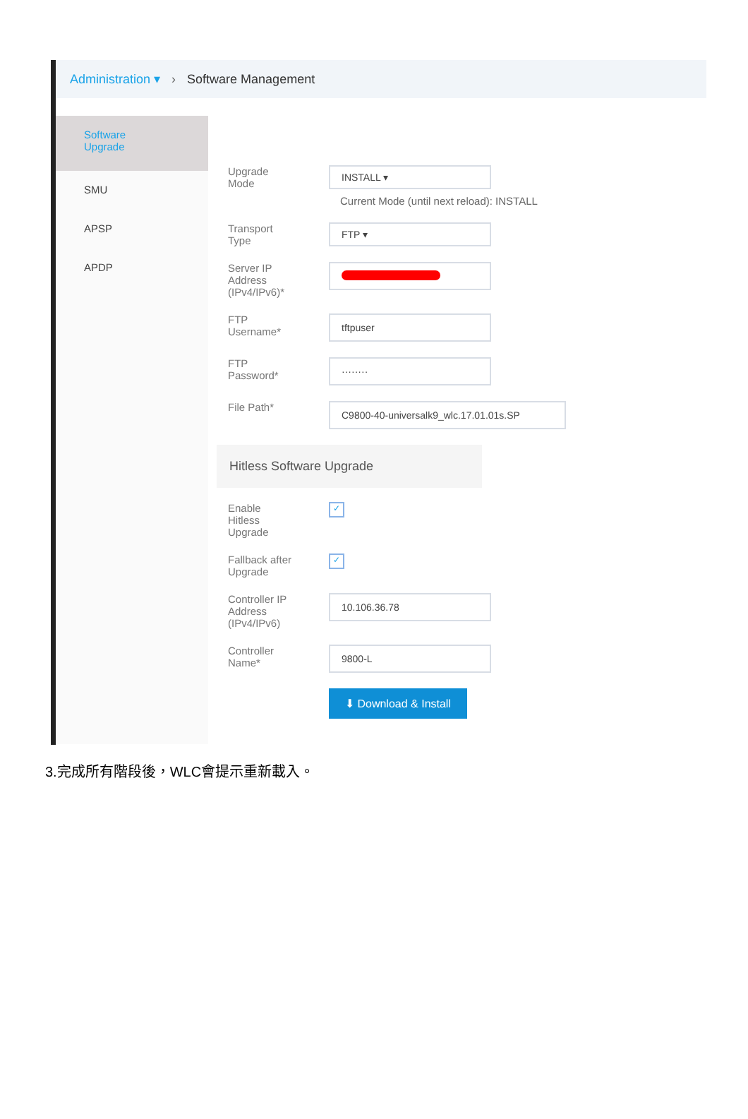Administration ▾ › Software Management
Software
Upgrade
SMU
APSP
APDP
Upgrade
Mode
INSTALL ▾
Current Mode (until next reload): INSTALL
Transport
Type
FTP ▾
Server IP
Address
(IPv4/IPv6)*
FTP
Username*
tftpuser
FTP
Password*
········
File Path*
C9800-40-universalk9_wlc.17.01.01s.SP
Hitless Software Upgrade
Enable
Hitless
Upgrade
✓
Fallback after
Upgrade
✓
Controller IP
Address
(IPv4/IPv6)
10.106.36.78
Controller
Name*
9800-L
⬇ Download & Install
3.完成所有階段後，WLC會提示重新載入。